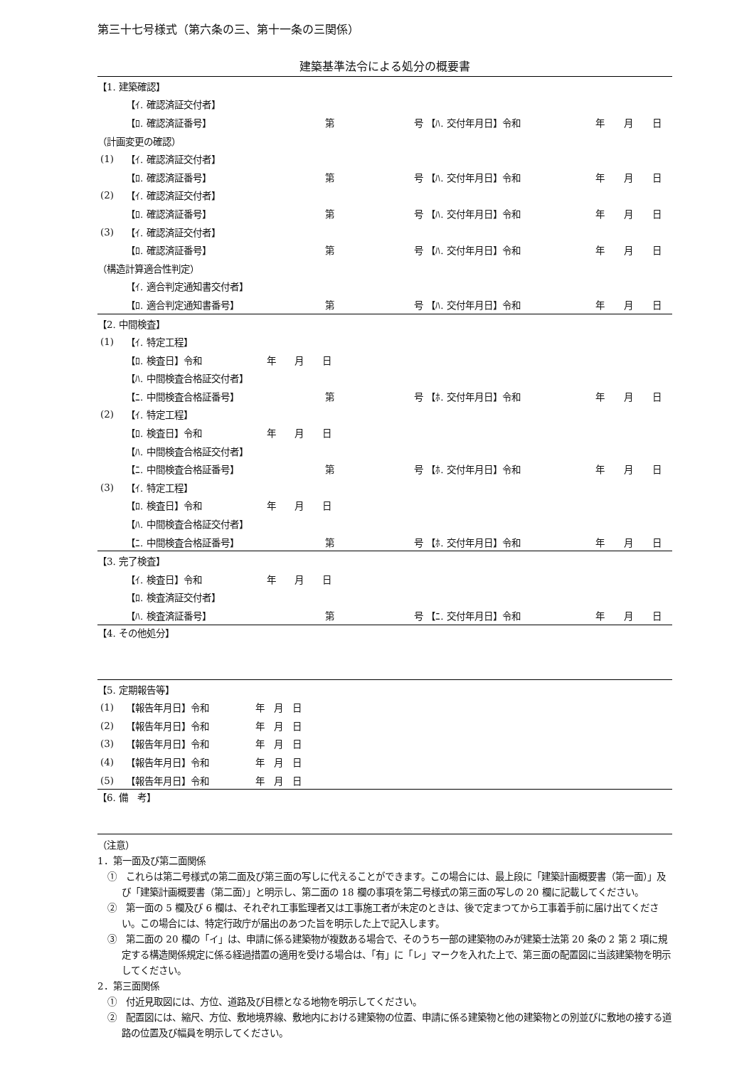第三十七号様式（第六条の三、第十一条の三関係）
建築基準法令による処分の概要書
| 【1. 建築確認】 | | | | | | | |
| | 【ｲ. 確認済証交付者】 | | | | | | |
| | 【ﾛ. 確認済証番号】 | 第 | 号 【ﾊ. 交付年月日】令和 | | 年 | 月 | 日 |
| （計画変更の確認） | | | | | | | |
| (1) | 【ｲ. 確認済証交付者】 | | | | | | |
| | 【ﾛ. 確認済証番号】 | 第 | 号 【ﾊ. 交付年月日】令和 | | 年 | 月 | 日 |
| (2) | 【ｲ. 確認済証交付者】 | | | | | | |
| | 【ﾛ. 確認済証番号】 | 第 | 号 【ﾊ. 交付年月日】令和 | | 年 | 月 | 日 |
| (3) | 【ｲ. 確認済証交付者】 | | | | | | |
| | 【ﾛ. 確認済証番号】 | 第 | 号 【ﾊ. 交付年月日】令和 | | 年 | 月 | 日 |
| （構造計算適合性判定） | | | | | | | |
| | 【ｲ. 適合判定通知書交付者】 | | | | | | |
| | 【ﾛ. 適合判定通知書番号】 | 第 | 号 【ﾊ. 交付年月日】令和 | | 年 | 月 | 日 |
| 【2. 中間検査】 | | | | | | | |
| (1) | 【ｲ. 特定工程】 | | | | | | |
| | 【ﾛ. 検査日】令和 年 月 日 | | | | | | |
| | 【ﾊ. 中間検査合格証交付者】 | | | | | | |
| | 【ﾆ. 中間検査合格証番号】 | 第 | 号 【ﾎ. 交付年月日】令和 | | 年 | 月 | 日 |
| (2) | 【ｲ. 特定工程】 | | | | | | |
| | 【ﾛ. 検査日】令和 年 月 日 | | | | | | |
| | 【ﾊ. 中間検査合格証交付者】 | | | | | | |
| | 【ﾆ. 中間検査合格証番号】 | 第 | 号 【ﾎ. 交付年月日】令和 | | 年 | 月 | 日 |
| (3) | 【ｲ. 特定工程】 | | | | | | |
| | 【ﾛ. 検査日】令和 年 月 日 | | | | | | |
| | 【ﾊ. 中間検査合格証交付者】 | | | | | | |
| | 【ﾆ. 中間検査合格証番号】 | 第 | 号 【ﾎ. 交付年月日】令和 | | 年 | 月 | 日 |
| 【3. 完了検査】 | | | | | | | |
| | 【ｲ. 検査日】令和 年 月 日 | | | | | | |
| | 【ﾛ. 検査済証交付者】 | | | | | | |
| | 【ﾊ. 検査済証番号】 | 第 | 号 【ﾆ. 交付年月日】令和 | | 年 | 月 | 日 |
| 【4. その他処分】 | | | | | | | |
| 【5. 定期報告等】 | | | | | | | |
| (1) | 【報告年月日】令和 年 月 日 | | | | | | |
| (2) | 【報告年月日】令和 年 月 日 | | | | | | |
| (3) | 【報告年月日】令和 年 月 日 | | | | | | |
| (4) | 【報告年月日】令和 年 月 日 | | | | | | |
| (5) | 【報告年月日】令和 年 月 日 | | | | | | |
| 【6. 備 考】 | | | | | | | |
（注意）
1．第一面及び第二面関係
①　これらは第二号様式の第二面及び第三面の写しに代えることができます。この場合には、最上段に「建築計画概要書（第一面）」及び「建築計画概要書（第二面）」と明示し、第二面の 18 欄の事項を第二号様式の第三面の写しの 20 欄に記載してください。
②　第一面の 5 欄及び 6 欄は、それぞれ工事監理者又は工事施工者が未定のときは、後で定まつてから工事着手前に届け出てください。この場合には、特定行政庁が届出のあつた旨を明示した上で記入します。
③　第二面の 20 欄の「イ」は、申請に係る建築物が複数ある場合で、そのうち一部の建築物のみが建築士法第 20 条の 2 第 2 項に規定する構造関係規定に係る経過措置の適用を受ける場合は、「有」に「レ」マークを入れた上で、第三面の配置図に当該建築物を明示してください。
2．第三面関係
①　付近見取図には、方位、道路及び目標となる地物を明示してください。
②　配置図には、縮尺、方位、敷地境界線、敷地内における建築物の位置、申請に係る建築物と他の建築物との別並びに敷地の接する道路の位置及び幅員を明示してください。